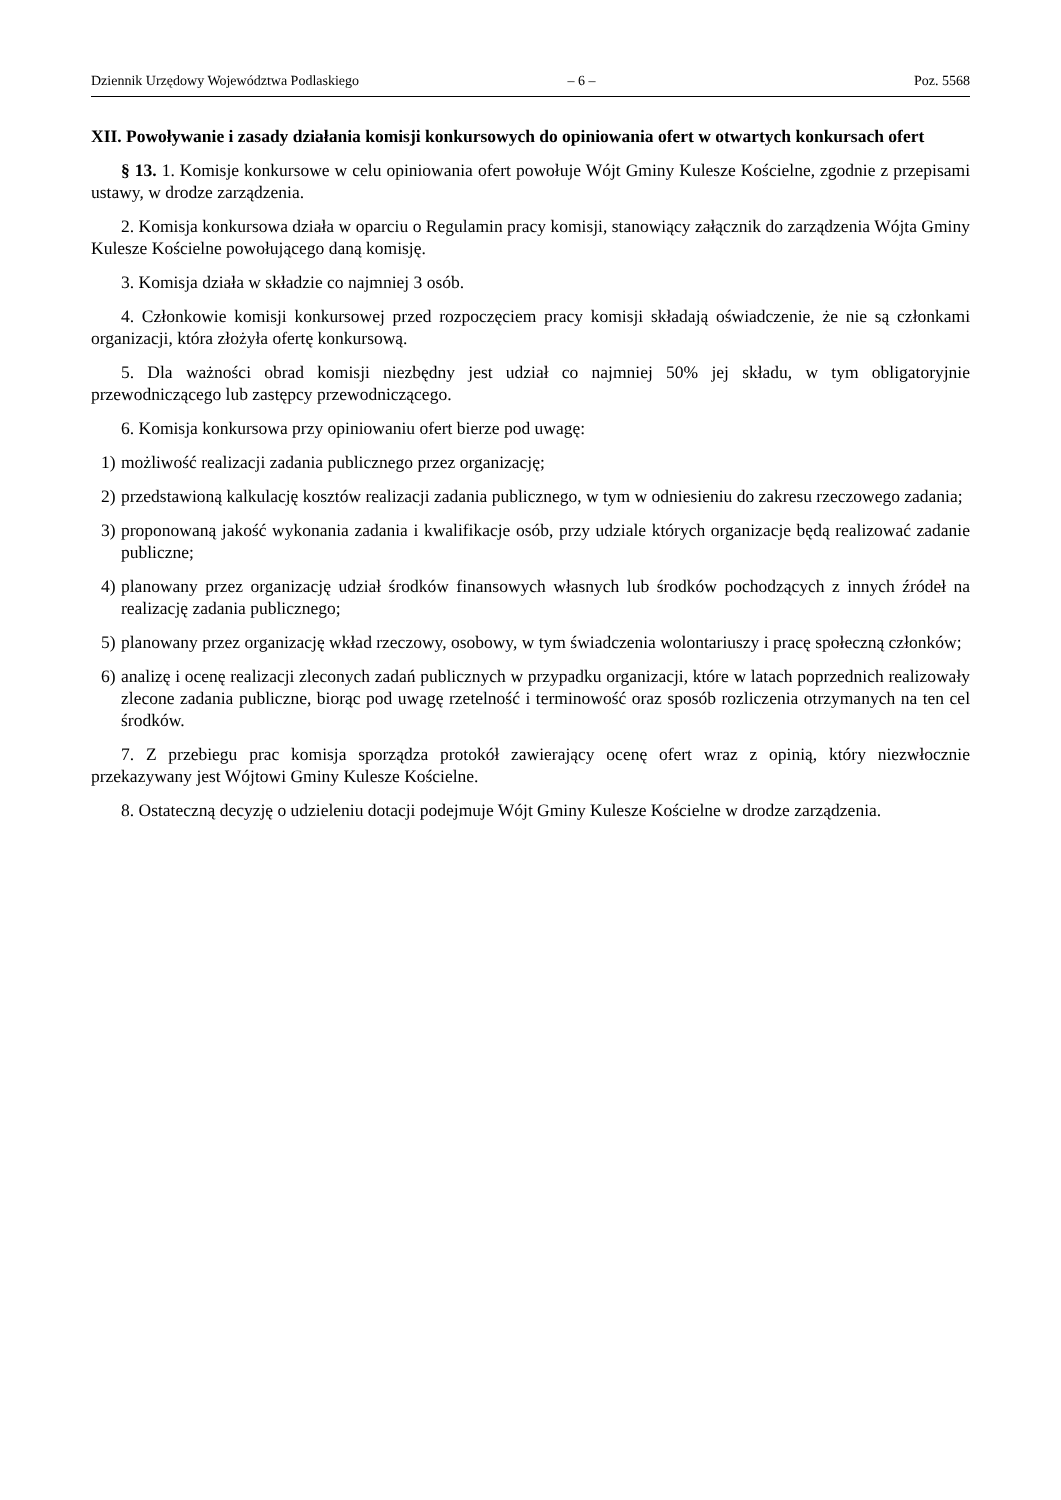Dziennik Urzędowy Województwa Podlaskiego – 6 – Poz. 5568
XII. Powoływanie i zasady działania komisji konkursowych do opiniowania ofert w otwartych konkursach ofert
§ 13. 1. Komisje konkursowe w celu opiniowania ofert powołuje Wójt Gminy Kulesze Kościelne, zgodnie z przepisami ustawy, w drodze zarządzenia.
2. Komisja konkursowa działa w oparciu o Regulamin pracy komisji, stanowiący załącznik do zarządzenia Wójta Gminy Kulesze Kościelne powołującego daną komisję.
3. Komisja działa w składzie co najmniej 3 osób.
4. Członkowie komisji konkursowej przed rozpoczęciem pracy komisji składają oświadczenie, że nie są członkami organizacji, która złożyła ofertę konkursową.
5. Dla ważności obrad komisji niezbędny jest udział co najmniej 50% jej składu, w tym obligatoryjnie przewodniczącego lub zastępcy przewodniczącego.
6. Komisja konkursowa przy opiniowaniu ofert bierze pod uwagę:
1) możliwość realizacji zadania publicznego przez organizację;
2) przedstawioną kalkulację kosztów realizacji zadania publicznego, w tym w odniesieniu do zakresu rzeczowego zadania;
3) proponowaną jakość wykonania zadania i kwalifikacje osób, przy udziale których organizacje będą realizować zadanie publiczne;
4) planowany przez organizację udział środków finansowych własnych lub środków pochodzących z innych źródeł na realizację zadania publicznego;
5) planowany przez organizację wkład rzeczowy, osobowy, w tym świadczenia wolontariuszy i pracę społeczną członków;
6) analizę i ocenę realizacji zleconych zadań publicznych w przypadku organizacji, które w latach poprzednich realizowały zlecone zadania publiczne, biorąc pod uwagę rzetelność i terminowość oraz sposób rozliczenia otrzymanych na ten cel środków.
7. Z przebiegu prac komisja sporządza protokół zawierający ocenę ofert wraz z opinią, który niezwłocznie przekazywany jest Wójtowi Gminy Kulesze Kościelne.
8. Ostateczną decyzję o udzieleniu dotacji podejmuje Wójt Gminy Kulesze Kościelne w drodze zarządzenia.